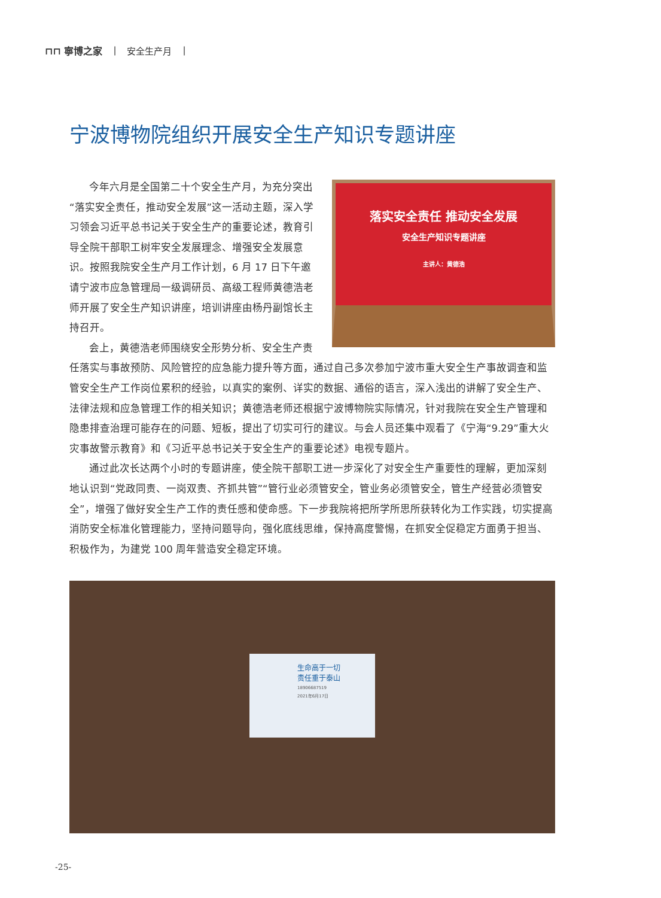⊓⊓ 寧博之家 | 安全生产月 |
宁波博物院组织开展安全生产知识专题讲座
落实安全责任 推动安全发展
安全生产知识专题讲座
主讲人：黄德浩
今年六月是全国第二十个安全生产月，为充分突出“落实安全责任，推动安全发展”这一活动主题，深入学习领会习近平总书记关于安全生产的重要论述，教育引导全院干部职工树牢安全发展理念、增强安全发展意识。按照我院安全生产月工作计划，6 月 17 日下午邀请宁波市应急管理局一级调研员、高级工程师黄德浩老师开展了安全生产知识讲座，培训讲座由杨丹副馆长主持召开。
会上，黄德浩老师围绕安全形势分析、安全生产责任落实与事故预防、风险管控的应急能力提升等方面，通过自己多次参加宁波市重大安全生产事故调查和监管安全生产工作岗位累积的经验，以真实的案例、详实的数据、通俗的语言，深入浅出的讲解了安全生产、法律法规和应急管理工作的相关知识；黄德浩老师还根据宁波博物院实际情况，针对我院在安全生产管理和隐患排查治理可能存在的问题、短板，提出了切实可行的建议。与会人员还集中观看了《宁海“9.29”重大火灾事故警示教育》和《习近平总书记关于安全生产的重要论述》电视专题片。
通过此次长达两个小时的专题讲座，使全院干部职工进一步深化了对安全生产重要性的理解，更加深刻地认识到“党政同责、一岗双责、齐抓共管”“管行业必须管安全，管业务必须管安全，管生产经营必须管安全”，增强了做好安全生产工作的责任感和使命感。下一步我院将把所学所思所获转化为工作实践，切实提高消防安全标准化管理能力，坚持问题导向，强化底线思维，保持高度警惕，在抓安全促稳定方面勇于担当、积极作为，为建党 100 周年营造安全稳定环境。
生命高于一切
责任重于泰山
18906687519
2021年6月17日
-25-